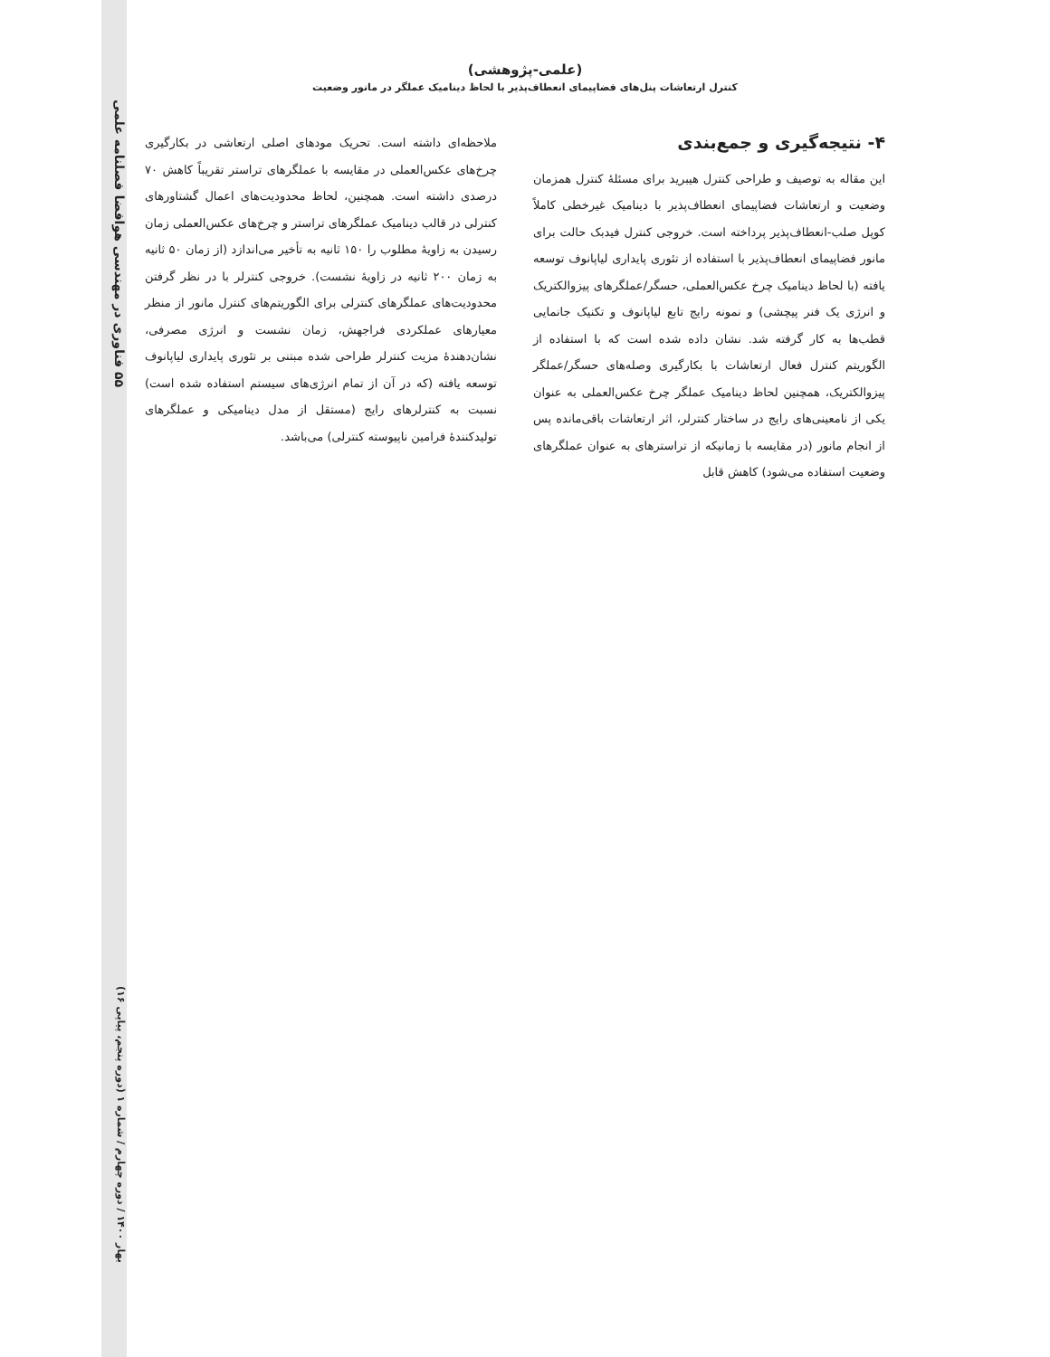۵۵ فناوری در مهندسی هوافضا فصلنامه علمی
بهار ۱۴۰۰ / دوره چهارم / شماره ۱ (دوره پنجم، پیاپی ۱۶)
(علمی-پژوهشی)
کنترل ارتعاشات پنل‌های فضاپیمای انعطاف‌پذیر با لحاظ دینامیک عملگر در مانور وضعیت
۴- نتیجه‌گیری و جمع‌بندی
این مقاله به توصیف و طراحی کنترل هیبرید برای مسئلهٔ کنترل همزمان وضعیت و ارتعاشات فضاپیمای انعطاف‌پذیر با دینامیک غیرخطی کاملاً کوپل صلب-انعطاف‌پذیر پرداخته است. خروجی کنترل فیدبک حالت برای مانور فضاپیمای انعطاف‌پذیر با استفاده از تئوری پایداری لیاپانوف توسعه یافته (با لحاظ دینامیک چرخ عکس‌العملی، حسگر/عملگرهای پیزوالکتریک و انرژی یک فنر پیچشی) و نمونه رایج تابع لیاپانوف و تکنیک جانمایی قطب‌ها به کار گرفته شد. نشان داده شده است که با استفاده از الگوریتم کنترل فعال ارتعاشات با بکارگیری وصله‌های حسگر/عملگر پیزوالکتریک، همچنین لحاظ دینامیک عملگر چرخ عکس‌العملی به عنوان یکی از نامعینی‌های رایج در ساختار کنترلر، اثر ارتعاشات باقی‌مانده پس از انجام مانور (در مقایسه با زمانیکه از تراسترهای به عنوان عملگرهای وضعیت استفاده می‌شود) کاهش قابل
ملاحظه‌ای داشته است. تحریک مودهای اصلی ارتعاشی در بکارگیری چرخ‌های عکس‌العملی در مقایسه با عملگرهای تراستر تقریباً کاهش ۷۰ درصدی داشته است. همچنین، لحاظ محدودیت‌های اعمال گشتاورهای کنترلی در قالب دینامیک عملگرهای تراستر و چرخ‌های عکس‌العملی زمان رسیدن به زاویهٔ مطلوب را ۱۵۰ ثانیه به تأخیر می‌اندازد (از زمان ۵۰ ثانیه به زمان ۲۰۰ ثانیه در زاویهٔ نشست). خروجی کنترلر با در نظر گرفتن محدودیت‌های عملگرهای کنترلی برای الگوریتم‌های کنترل مانور از منظر معیارهای عملکردی فراجهش، زمان نشست و انرژی مصرفی، نشان‌دهندهٔ مزیت کنترلر طراحی شده مبتنی بر تئوری پایداری لیاپانوف توسعه یافته (که در آن از تمام انرژی‌های سیستم استفاده شده است) نسبت به کنترلرهای رایج (مستقل از مدل دینامیکی و عملگرهای تولیدکنندهٔ فرامین ناپیوسته کنترلی) می‌باشد.